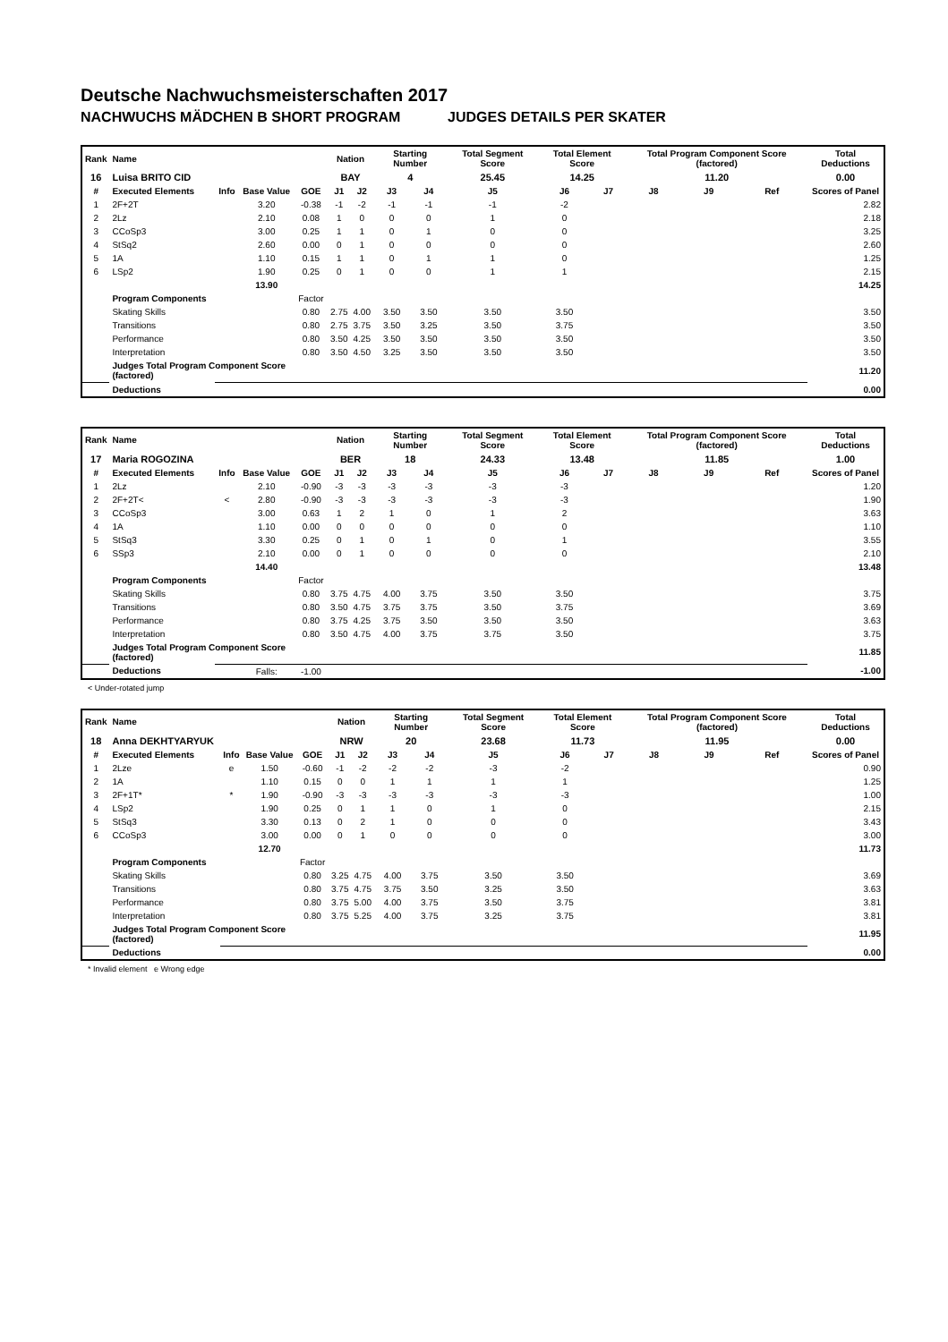Deutsche Nachwuchsmeisterschaften 2017
NACHWUCHS MÄDCHEN B SHORT PROGRAM JUDGES DETAILS PER SKATER
| Rank | Name | | | | Nation | | Starting Number | | Total Segment Score | Total Element Score | | Total Program Component Score (factored) | | | Total Deductions |
| --- | --- | --- | --- | --- | --- | --- | --- | --- | --- | --- | --- | --- | --- | --- | --- |
| 16 | Luisa BRITO CID | | | | BAY | | 4 | | 25.45 | 14.25 | | 11.20 | | | 0.00 |
| # | Executed Elements | Info | Base Value | GOE | J1 | J2 | J3 | J4 | J5 | J6 | J7 | J8 | J9 | Ref | Scores of Panel |
| 1 | 2F+2T | | 3.20 | -0.38 | -1 | -2 | -1 | -1 | -1 | -2 | | | | | 2.82 |
| 2 | 2Lz | | 2.10 | 0.08 | 1 | 0 | 0 | 0 | 1 | 0 | | | | | 2.18 |
| 3 | CCoSp3 | | 3.00 | 0.25 | 1 | 1 | 0 | 1 | 0 | 0 | | | | | 3.25 |
| 4 | StSq2 | | 2.60 | 0.00 | 0 | 1 | 0 | 0 | 0 | 0 | | | | | 2.60 |
| 5 | 1A | | 1.10 | 0.15 | 1 | 1 | 0 | 1 | 1 | 0 | | | | | 1.25 |
| 6 | LSp2 | | 1.90 | 0.25 | 0 | 1 | 0 | 0 | 1 | 1 | | | | | 2.15 |
| | | | 13.90 | | | | | | | | | | | | 14.25 |
| | Program Components | | | Factor | | | | | | | | | | | |
| | Skating Skills | | | 0.80 | 2.75 | 4.00 | 3.50 | 3.50 | 3.50 | 3.50 | | | | | 3.50 |
| | Transitions | | | 0.80 | 2.75 | 3.75 | 3.50 | 3.25 | 3.50 | 3.75 | | | | | 3.50 |
| | Performance | | | 0.80 | 3.50 | 4.25 | 3.50 | 3.50 | 3.50 | 3.50 | | | | | 3.50 |
| | Interpretation | | | 0.80 | 3.50 | 4.50 | 3.25 | 3.50 | 3.50 | 3.50 | | | | | 3.50 |
| | Judges Total Program Component Score (factored) | | | | | | | | | | | | | | 11.20 |
| | Deductions | | | | | | | | | | | | | | 0.00 |
| Rank | Name | | | | Nation | | Starting Number | | Total Segment Score | Total Element Score | | Total Program Component Score (factored) | | | Total Deductions |
| --- | --- | --- | --- | --- | --- | --- | --- | --- | --- | --- | --- | --- | --- | --- | --- |
| 17 | Maria ROGOZINA | | | | BER | | 18 | | 24.33 | 13.48 | | 11.85 | | | 1.00 |
| # | Executed Elements | Info | Base Value | GOE | J1 | J2 | J3 | J4 | J5 | J6 | J7 | J8 | J9 | Ref | Scores of Panel |
| 1 | 2Lz | | 2.10 | -0.90 | -3 | -3 | -3 | -3 | -3 | -3 | | | | | 1.20 |
| 2 | 2F+2T< | < | 2.80 | -0.90 | -3 | -3 | -3 | -3 | -3 | -3 | | | | | 1.90 |
| 3 | CCoSp3 | | 3.00 | 0.63 | 1 | 2 | 1 | 0 | 1 | 2 | | | | | 3.63 |
| 4 | 1A | | 1.10 | 0.00 | 0 | 0 | 0 | 0 | 0 | 0 | | | | | 1.10 |
| 5 | StSq3 | | 3.30 | 0.25 | 0 | 1 | 0 | 1 | 0 | 1 | | | | | 3.55 |
| 6 | SSp3 | | 2.10 | 0.00 | 0 | 1 | 0 | 0 | 0 | 0 | | | | | 2.10 |
| | | | 14.40 | | | | | | | | | | | | 13.48 |
| | Program Components | | | Factor | | | | | | | | | | | |
| | Skating Skills | | | 0.80 | 3.75 | 4.75 | 4.00 | 3.75 | 3.50 | 3.50 | | | | | 3.75 |
| | Transitions | | | 0.80 | 3.50 | 4.75 | 3.75 | 3.75 | 3.50 | 3.75 | | | | | 3.69 |
| | Performance | | | 0.80 | 3.75 | 4.25 | 3.75 | 3.50 | 3.50 | 3.50 | | | | | 3.63 |
| | Interpretation | | | 0.80 | 3.50 | 4.75 | 4.00 | 3.75 | 3.75 | 3.50 | | | | | 3.75 |
| | Judges Total Program Component Score (factored) | | | | | | | | | | | | | | 11.85 |
| | Deductions | | Falls: | -1.00 | | | | | | | | | | | -1.00 |
< Under-rotated jump
| Rank | Name | | | | Nation | | Starting Number | | Total Segment Score | Total Element Score | | Total Program Component Score (factored) | | | Total Deductions |
| --- | --- | --- | --- | --- | --- | --- | --- | --- | --- | --- | --- | --- | --- | --- | --- |
| 18 | Anna DEKHTYARYUK | | | | NRW | | 20 | | 23.68 | 11.73 | | 11.95 | | | 0.00 |
| # | Executed Elements | Info | Base Value | GOE | J1 | J2 | J3 | J4 | J5 | J6 | J7 | J8 | J9 | Ref | Scores of Panel |
| 1 | 2Lze | e | 1.50 | -0.60 | -1 | -2 | -2 | -2 | -3 | -2 | | | | | 0.90 |
| 2 | 1A | | 1.10 | 0.15 | 0 | 0 | 1 | 1 | 1 | 1 | | | | | 1.25 |
| 3 | 2F+1T* | * | 1.90 | -0.90 | -3 | -3 | -3 | -3 | -3 | -3 | | | | | 1.00 |
| 4 | LSp2 | | 1.90 | 0.25 | 0 | 1 | 1 | 0 | 1 | 0 | | | | | 2.15 |
| 5 | StSq3 | | 3.30 | 0.13 | 0 | 2 | 1 | 0 | 0 | 0 | | | | | 3.43 |
| 6 | CCoSp3 | | 3.00 | 0.00 | 0 | 1 | 0 | 0 | 0 | 0 | | | | | 3.00 |
| | | | 12.70 | | | | | | | | | | | | 11.73 |
| | Program Components | | | Factor | | | | | | | | | | | |
| | Skating Skills | | | 0.80 | 3.25 | 4.75 | 4.00 | 3.75 | 3.50 | 3.50 | | | | | 3.69 |
| | Transitions | | | 0.80 | 3.75 | 4.75 | 3.75 | 3.50 | 3.25 | 3.50 | | | | | 3.63 |
| | Performance | | | 0.80 | 3.75 | 5.00 | 4.00 | 3.75 | 3.50 | 3.75 | | | | | 3.81 |
| | Interpretation | | | 0.80 | 3.75 | 5.25 | 4.00 | 3.75 | 3.25 | 3.75 | | | | | 3.81 |
| | Judges Total Program Component Score (factored) | | | | | | | | | | | | | | 11.95 |
| | Deductions | | | | | | | | | | | | | | 0.00 |
* Invalid element e Wrong edge